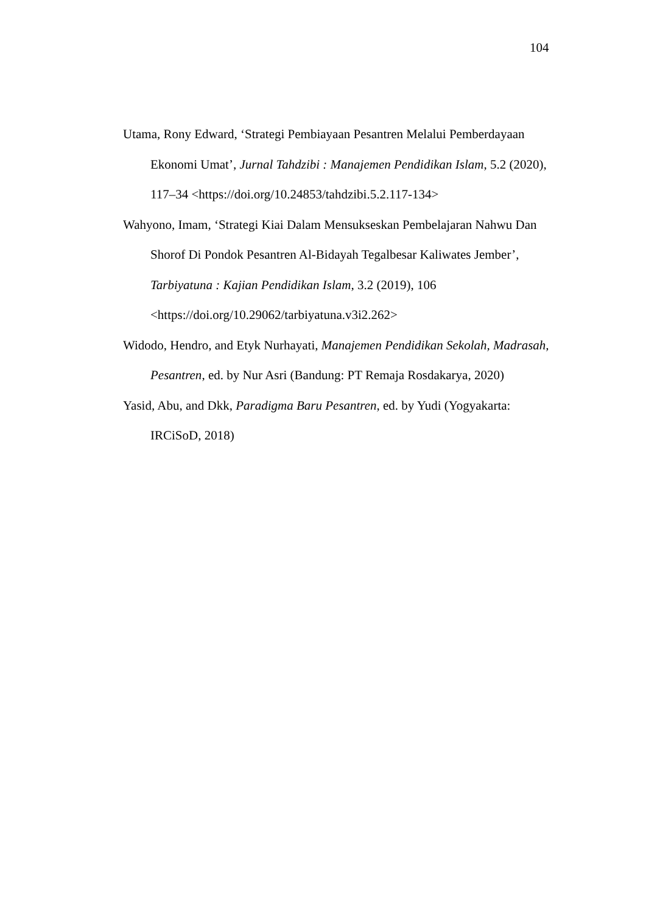104
Utama, Rony Edward, ‘Strategi Pembiayaan Pesantren Melalui Pemberdayaan Ekonomi Umat’, Jurnal Tahdzibi : Manajemen Pendidikan Islam, 5.2 (2020), 117–34 <https://doi.org/10.24853/tahdzibi.5.2.117-134>
Wahyono, Imam, ‘Strategi Kiai Dalam Mensukseskan Pembelajaran Nahwu Dan Shorof Di Pondok Pesantren Al-Bidayah Tegalbesar Kaliwates Jember’, Tarbiyatuna : Kajian Pendidikan Islam, 3.2 (2019), 106 <https://doi.org/10.29062/tarbiyatuna.v3i2.262>
Widodo, Hendro, and Etyk Nurhayati, Manajemen Pendidikan Sekolah, Madrasah, Pesantren, ed. by Nur Asri (Bandung: PT Remaja Rosdakarya, 2020)
Yasid, Abu, and Dkk, Paradigma Baru Pesantren, ed. by Yudi (Yogyakarta: IRCiSoD, 2018)